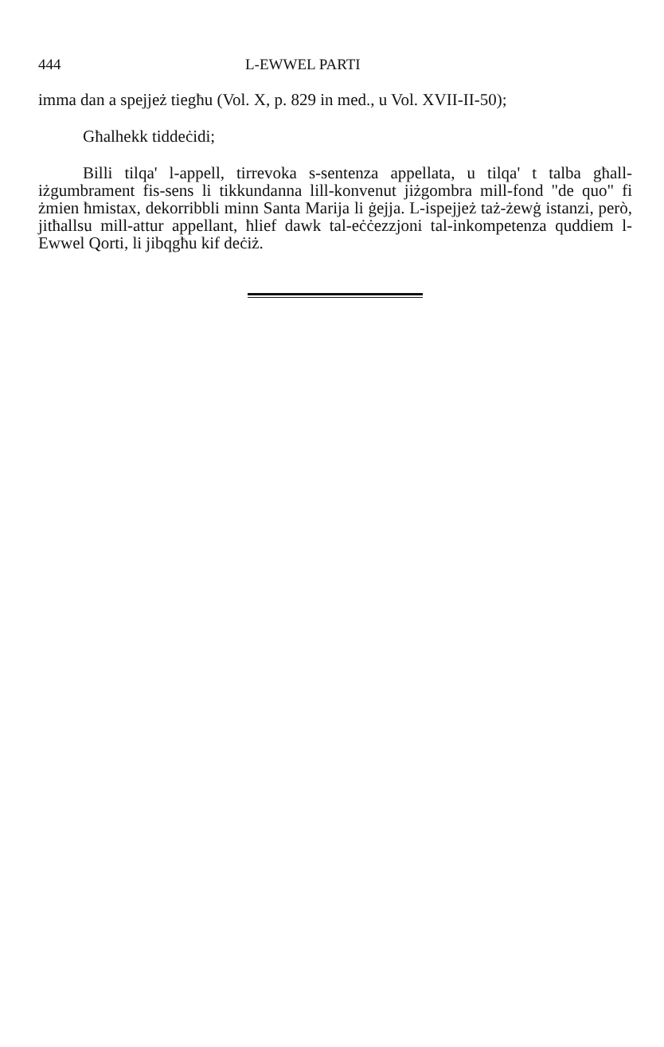444 L-EWWEL PARTI
imma dan a spejjeż tiegħu (Vol. X, p. 829 in med., u Vol. XVII-II-50);
Għalhekk tiddeċidi;
Billi tilqa' l-appell, tirrevoka s-sentenza appellata, u tilqa' t talba għall-iżgumbrament fis-sens li tikkundanna lill-konvenut jiżgombra mill-fond "de quo" fi żmien ħmistax, dekorribbli minn Santa Marija li ġejja. L-ispejjeż taż-żewġ istanzi, però, jitħallsu mill-attur appellant, ħlief dawk tal-eċċezzjoni tal-inkompetenza quddiem l-Ewwel Qorti, li jibqgħu kif deċiż.